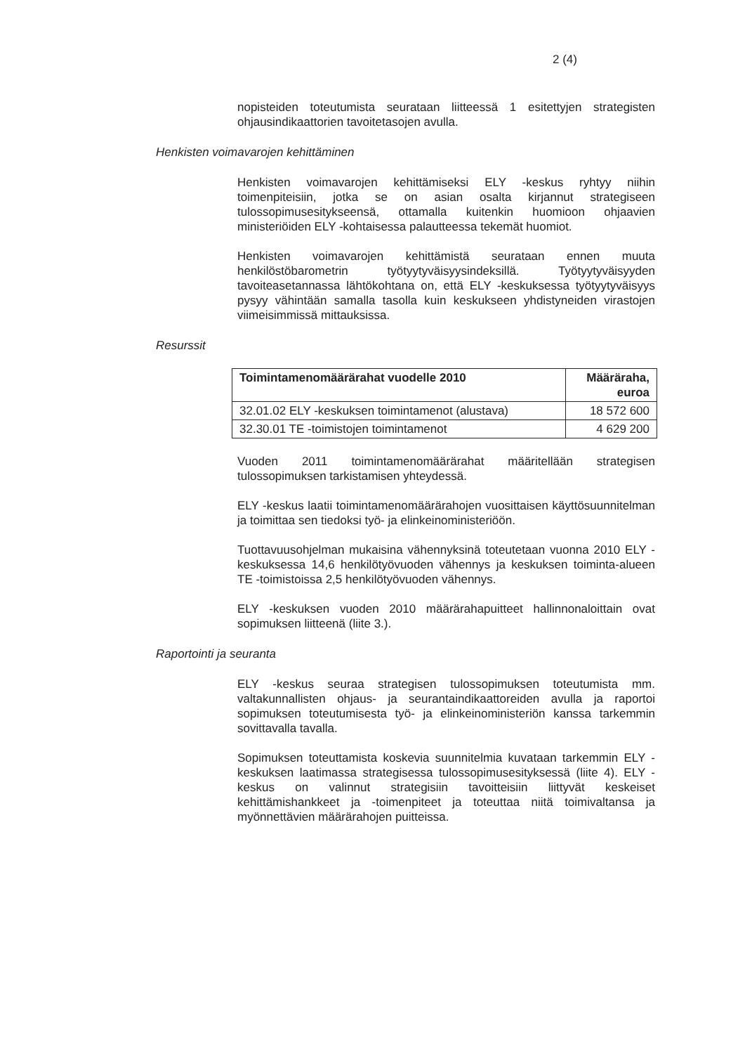2 (4)
nopisteiden toteutumista seurataan liitteessä 1 esitettyjen strategisten ohjausindikaattorien tavoitetasojen avulla.
Henkisten voimavarojen kehittäminen
Henkisten voimavarojen kehittämiseksi ELY -keskus ryhtyy niihin toimenpiteisiin, jotka se on asian osalta kirjannut strategiseen tulossopimusesitykseensä, ottamalla kuitenkin huomioon ohjaavien ministeriöiden ELY -kohtaisessa palautteessa tekemät huomiot.
Henkisten voimavarojen kehittämistä seurataan ennen muuta henkilöstöbarometrin työtyytyväisyysindeksillä. Työtyytyväisyyden tavoiteasetannassa lähtökohtana on, että ELY -keskuksessa työtyytyväisyys pysyy vähintään samalla tasolla kuin keskukseen yhdistyneiden virastojen viimeisimmissä mittauksissa.
Resurssit
| Toimintamenomäärärahat vuodelle 2010 | Määräraha, euroa |
| --- | --- |
| 32.01.02 ELY -keskuksen toimintamenot (alustava) | 18 572 600 |
| 32.30.01 TE -toimistojen toimintamenot | 4 629 200 |
Vuoden 2011 toimintamenomäärärahat määritellään strategisen tulossopimuksen tarkistamisen yhteydessä.
ELY -keskus laatii toimintamenomäärärahojen vuosittaisen käyttösuunnitelman ja toimittaa sen tiedoksi työ- ja elinkeinoministeriöön.
Tuottavuusohjelman mukaisina vähennyksinä toteutetaan vuonna 2010 ELY -keskuksessa 14,6 henkilötyövuoden vähennys ja keskuksen toiminta-alueen TE -toimistoissa 2,5 henkilötyövuoden vähennys.
ELY -keskuksen vuoden 2010 määrärahapuitteet hallinnonaloittain ovat sopimuksen liitteenä (liite 3.).
Raportointi ja seuranta
ELY -keskus seuraa strategisen tulossopimuksen toteutumista mm. valtakunnallisten ohjaus- ja seurantaindikaattoreiden avulla ja raportoi sopimuksen toteutumisesta työ- ja elinkeinoministeriön kanssa tarkemmin sovittavalla tavalla.
Sopimuksen toteuttamista koskevia suunnitelmia kuvataan tarkemmin ELY -keskuksen laatimassa strategisessa tulossopimusesityksessä (liite 4). ELY -keskus on valinnut strategisiin tavoitteisiin liittyvät keskeiset kehittämishankkeet ja -toimenpiteet ja toteuttaa niitä toimivaltansa ja myönnettävien määrärahojen puitteissa.